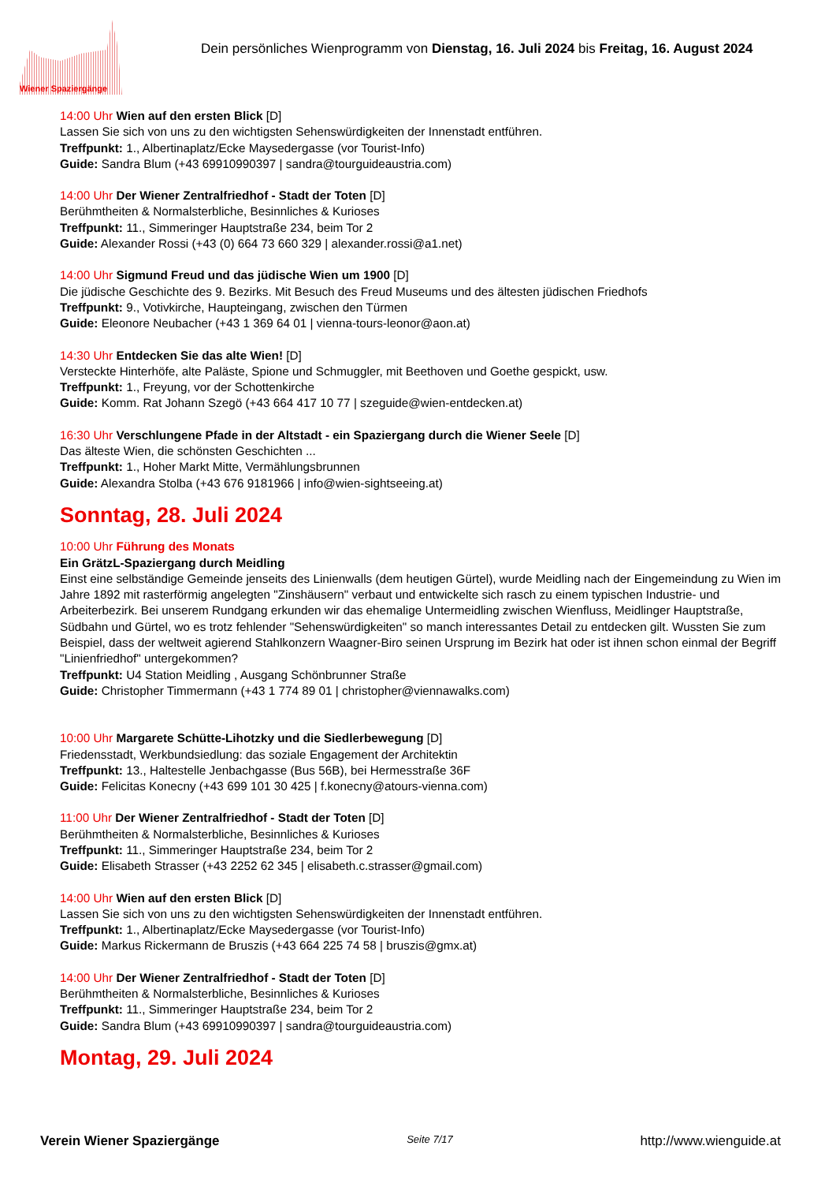Dein persönliches Wienprogramm von Dienstag, 16. Juli 2024 bis Freitag, 16. August 2024
Wiener Spaziergänge
14:00 Uhr Wien auf den ersten Blick [D]
Lassen Sie sich von uns zu den wichtigsten Sehenswürdigkeiten der Innenstadt entführen.
Treffpunkt: 1., Albertinaplatz/Ecke Maysedergasse (vor Tourist-Info)
Guide: Sandra Blum (+43 69910990397 | sandra@tourguideaustria.com)
14:00 Uhr Der Wiener Zentralfriedhof - Stadt der Toten [D]
Berühmtheiten & Normalsterbliche, Besinnliches & Kurioses
Treffpunkt: 11., Simmeringer Hauptstraße 234, beim Tor 2
Guide: Alexander Rossi (+43 (0) 664 73 660 329 | alexander.rossi@a1.net)
14:00 Uhr Sigmund Freud und das jüdische Wien um 1900 [D]
Die jüdische Geschichte des 9. Bezirks. Mit Besuch des Freud Museums und des ältesten jüdischen Friedhofs
Treffpunkt: 9., Votivkirche, Haupteingang, zwischen den Türmen
Guide: Eleonore Neubacher (+43 1 369 64 01 | vienna-tours-leonor@aon.at)
14:30 Uhr Entdecken Sie das alte Wien! [D]
Versteckte Hinterhöfe, alte Paläste, Spione und Schmuggler, mit Beethoven und Goethe gespickt, usw.
Treffpunkt: 1., Freyung, vor der Schottenkirche
Guide: Komm. Rat Johann Szegö (+43 664 417 10 77 | szeguide@wien-entdecken.at)
16:30 Uhr Verschlungene Pfade in der Altstadt - ein Spaziergang durch die Wiener Seele [D]
Das älteste Wien, die schönsten Geschichten ...
Treffpunkt: 1., Hoher Markt Mitte, Vermählungsbrunnen
Guide: Alexandra Stolba (+43 676 9181966 | info@wien-sightseeing.at)
Sonntag, 28. Juli 2024
10:00 Uhr Führung des Monats
Ein GrätzL-Spaziergang durch Meidling
Einst eine selbständige Gemeinde jenseits des Linienwalls (dem heutigen Gürtel), wurde Meidling nach der Eingemeindung zu Wien im Jahre 1892 mit rasterförmig angelegten "Zinshäusern" verbaut und entwickelte sich rasch zu einem typischen Industrie- und Arbeiterbezirk. Bei unserem Rundgang erkunden wir das ehemalige Untermeidling zwischen Wienfluss, Meidlinger Hauptstraße, Südbahn und Gürtel, wo es trotz fehlender "Sehenswürdigkeiten" so manch interessantes Detail zu entdecken gilt. Wussten Sie zum Beispiel, dass der weltweit agierend Stahlkonzern Waagner-Biro seinen Ursprung im Bezirk hat oder ist ihnen schon einmal der Begriff "Linienfriedhof" untergekommen?
Treffpunkt: U4 Station Meidling , Ausgang Schönbrunner Straße
Guide: Christopher Timmermann (+43 1 774 89 01 | christopher@viennawalks.com)
10:00 Uhr Margarete Schütte-Lihotzky und die Siedlerbewegung [D]
Friedensstadt, Werkbundsiedlung: das soziale Engagement der Architektin
Treffpunkt: 13., Haltestelle Jenbachgasse (Bus 56B), bei Hermesstraße 36F
Guide: Felicitas Konecny (+43 699 101 30 425 | f.konecny@atours-vienna.com)
11:00 Uhr Der Wiener Zentralfriedhof - Stadt der Toten [D]
Berühmtheiten & Normalsterbliche, Besinnliches & Kurioses
Treffpunkt: 11., Simmeringer Hauptstraße 234, beim Tor 2
Guide: Elisabeth Strasser (+43 2252 62 345 | elisabeth.c.strasser@gmail.com)
14:00 Uhr Wien auf den ersten Blick [D]
Lassen Sie sich von uns zu den wichtigsten Sehenswürdigkeiten der Innenstadt entführen.
Treffpunkt: 1., Albertinaplatz/Ecke Maysedergasse (vor Tourist-Info)
Guide: Markus Rickermann de Bruszis (+43 664 225 74 58 | bruszis@gmx.at)
14:00 Uhr Der Wiener Zentralfriedhof - Stadt der Toten [D]
Berühmtheiten & Normalsterbliche, Besinnliches & Kurioses
Treffpunkt: 11., Simmeringer Hauptstraße 234, beim Tor 2
Guide: Sandra Blum (+43 69910990397 | sandra@tourguideaustria.com)
Montag, 29. Juli 2024
Verein Wiener Spaziergänge Seite 7/17 http://www.wienguide.at